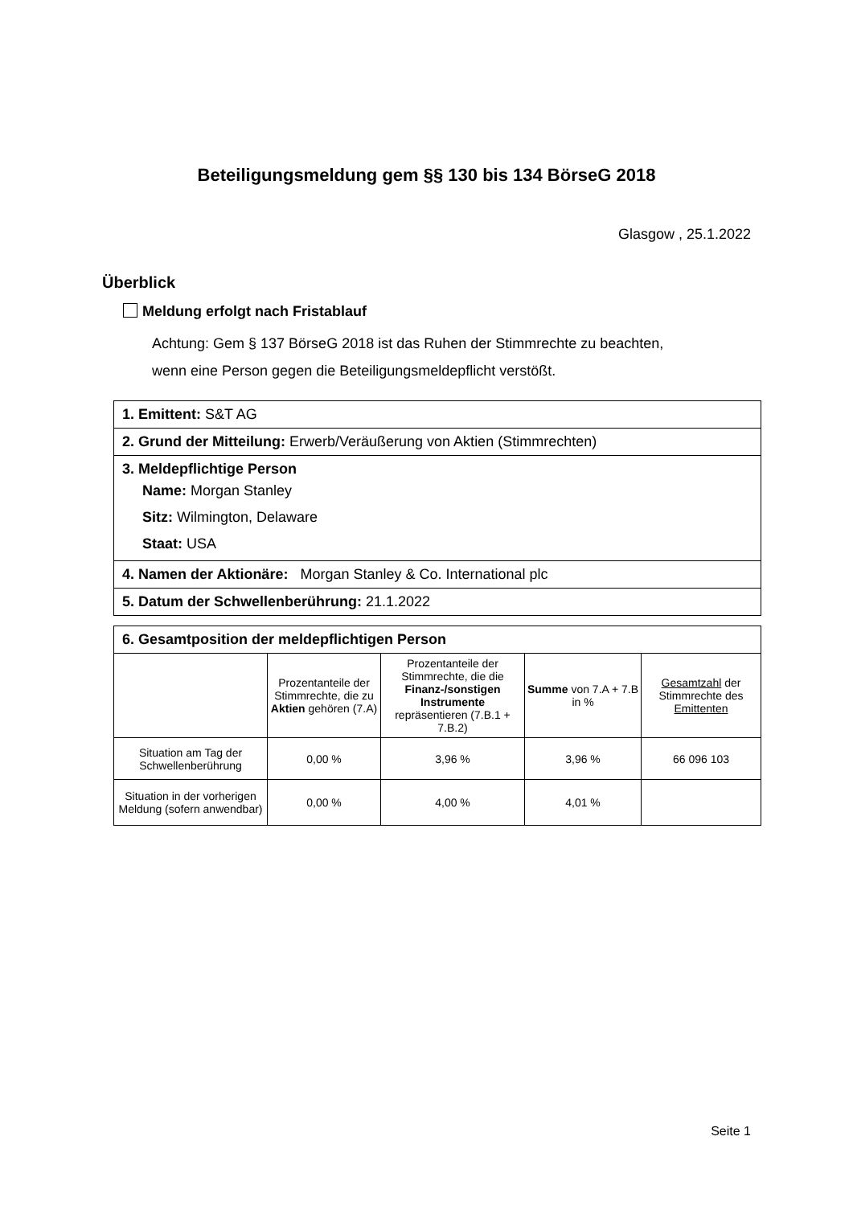Beteiligungsmeldung gem §§ 130 bis 134 BörseG 2018
Glasgow , 25.1.2022
Überblick
Meldung erfolgt nach Fristablauf
Achtung: Gem § 137 BörseG 2018 ist das Ruhen der Stimmrechte zu beachten,
wenn eine Person gegen die Beteiligungsmeldepflicht verstößt.
1. Emittent: S&T AG
2. Grund der Mitteilung: Erwerb/Veräußerung von Aktien (Stimmrechten)
3. Meldepflichtige Person
Name: Morgan Stanley
Sitz: Wilmington, Delaware
Staat: USA
4. Namen der Aktionäre: Morgan Stanley & Co. International plc
5. Datum der Schwellenberührung: 21.1.2022
| 6. Gesamtposition der meldepflichtigen Person | | | | |
| --- | --- | --- | --- | --- |
| | Prozentanteile der Stimmrechte, die zu Aktien gehören (7.A) | Prozentanteile der Stimmrechte, die die Finanz-/sonstigen Instrumente repräsentieren (7.B.1 + 7.B.2) | Summe von 7.A + 7.B in % | Gesamtzahl der Stimmrechte des Emittenten |
| Situation am Tag der Schwellenberührung | 0,00 % | 3,96 % | 3,96 % | 66 096 103 |
| Situation in der vorherigen Meldung (sofern anwendbar) | 0,00 % | 4,00 % | 4,01 % | |
Seite 1